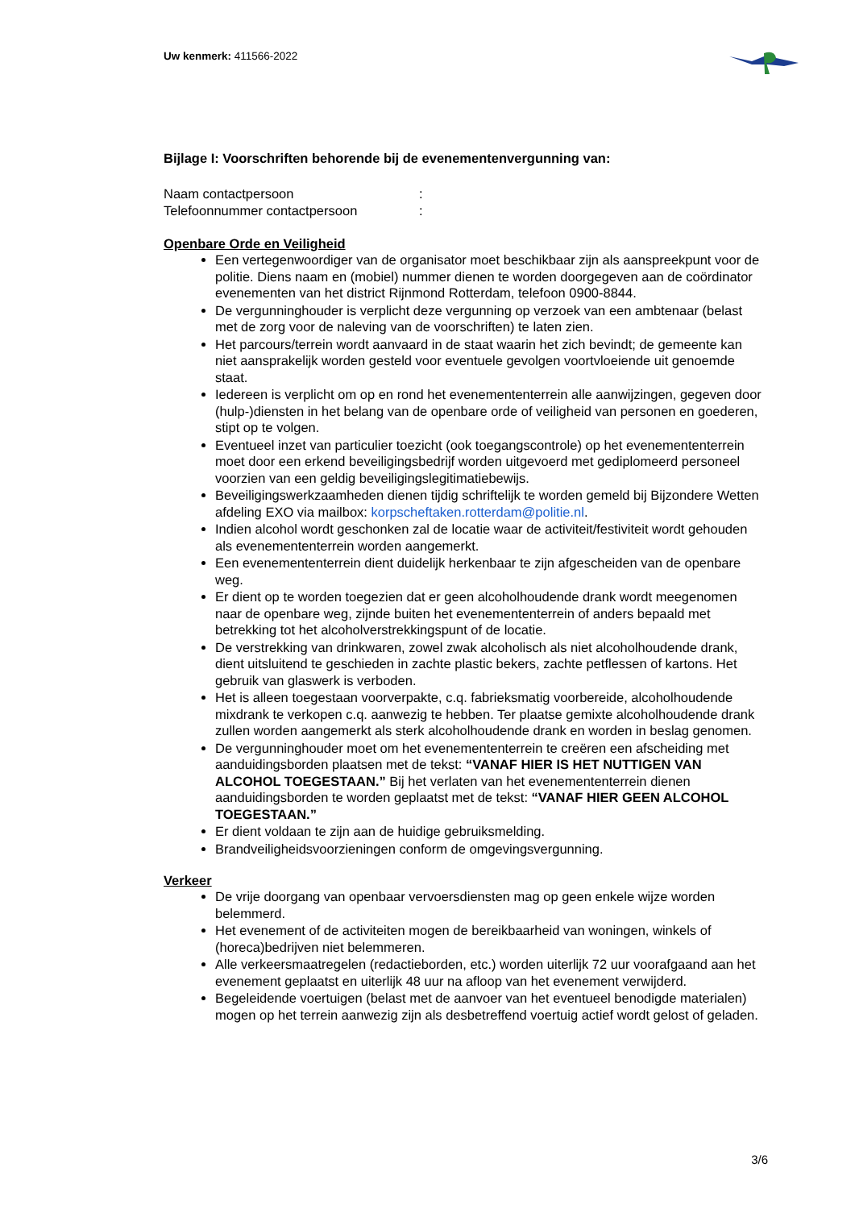Uw kenmerk: 411566-2022
Bijlage I: Voorschriften behorende bij de evenementenvergunning van:
Naam contactpersoon:
Telefoonnummer contactpersoon:
Openbare Orde en Veiligheid
Een vertegenwoordiger van de organisator moet beschikbaar zijn als aanspreekpunt voor de politie. Diens naam en (mobiel) nummer dienen te worden doorgegeven aan de coördinator evenementen van het district Rijnmond Rotterdam, telefoon 0900-8844.
De vergunninghouder is verplicht deze vergunning op verzoek van een ambtenaar (belast met de zorg voor de naleving van de voorschriften) te laten zien.
Het parcours/terrein wordt aanvaard in de staat waarin het zich bevindt; de gemeente kan niet aansprakelijk worden gesteld voor eventuele gevolgen voortvloeiende uit genoemde staat.
Iedereen is verplicht om op en rond het evenemententerrein alle aanwijzingen, gegeven door (hulp-)diensten in het belang van de openbare orde of veiligheid van personen en goederen, stipt op te volgen.
Eventueel inzet van particulier toezicht (ook toegangscontrole) op het evenemententerrein moet door een erkend beveiligingsbedrijf worden uitgevoerd met gediplomeerd personeel voorzien van een geldig beveiligingslegitimatiebewijs.
Beveiligingswerkzaamheden dienen tijdig schriftelijk te worden gemeld bij Bijzondere Wetten afdeling EXO via mailbox: korpscheftaken.rotterdam@politie.nl.
Indien alcohol wordt geschonken zal de locatie waar de activiteit/festiviteit wordt gehouden als evenemententerrein worden aangemerkt.
Een evenemententerrein dient duidelijk herkenbaar te zijn afgescheiden van de openbare weg.
Er dient op te worden toegezien dat er geen alcoholhoudende drank wordt meegenomen naar de openbare weg, zijnde buiten het evenemententerrein of anders bepaald met betrekking tot het alcoholverstrekkingspunt of de locatie.
De verstrekking van drinkwaren, zowel zwak alcoholisch als niet alcoholhoudende drank, dient uitsluitend te geschieden in zachte plastic bekers, zachte petflessen of kartons. Het gebruik van glaswerk is verboden.
Het is alleen toegestaan voorverpakte, c.q. fabrieksmatig voorbereide, alcoholhoudende mixdrank te verkopen c.q. aanwezig te hebben. Ter plaatse gemixte alcoholhoudende drank zullen worden aangemerkt als sterk alcoholhoudende drank en worden in beslag genomen.
De vergunninghouder moet om het evenemententerrein te creëren een afscheiding met aanduidingsborden plaatsen met de tekst: “VANAF HIER IS HET NUTTIGEN VAN ALCOHOL TOEGESTAAN.” Bij het verlaten van het evenemententerrein dienen aanduidingsborden te worden geplaatst met de tekst: “VANAF HIER GEEN ALCOHOL TOEGESTAAN.”
Er dient voldaan te zijn aan de huidige gebruiksmelding.
Brandveiligheidsvoorzieningen conform de omgevingsvergunning.
Verkeer
De vrije doorgang van openbaar vervoersdiensten mag op geen enkele wijze worden belemmerd.
Het evenement of de activiteiten mogen de bereikbaarheid van woningen, winkels of (horeca)bedrijven niet belemmeren.
Alle verkeersmaatregelen (redactieborden, etc.) worden uiterlijk 72 uur voorafgaand aan het evenement geplaatst en uiterlijk 48 uur na afloop van het evenement verwijderd.
Begeleidende voertuigen (belast met de aanvoer van het eventueel benodigde materialen) mogen op het terrein aanwezig zijn als desbetreffend voertuig actief wordt gelost of geladen.
3/6